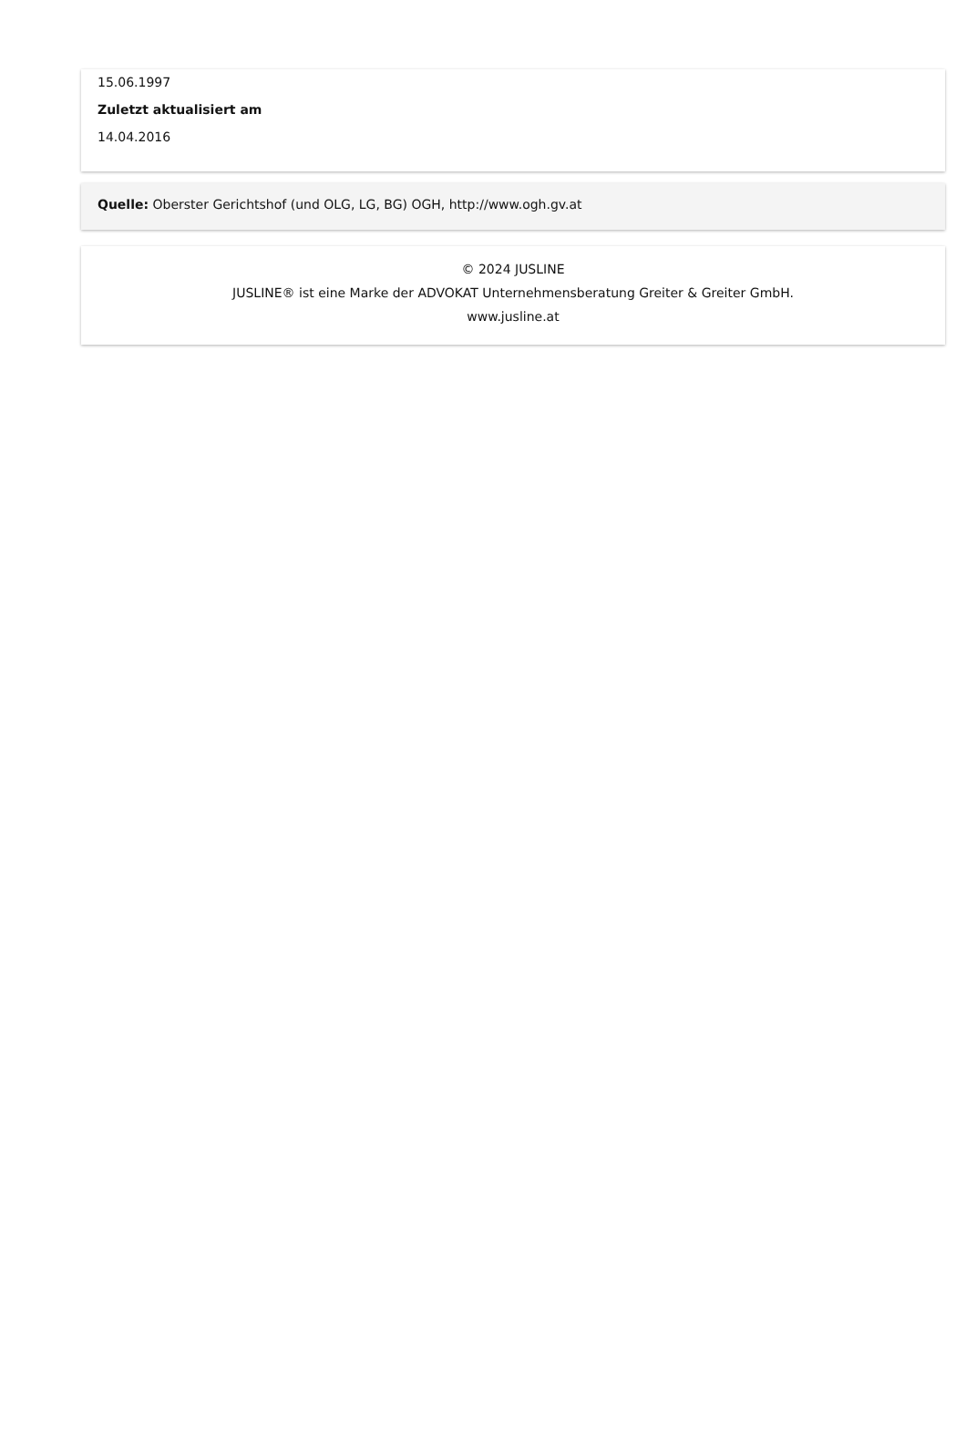15.06.1997
Zuletzt aktualisiert am
14.04.2016
Quelle: Oberster Gerichtshof (und OLG, LG, BG) OGH, http://www.ogh.gv.at
© 2024 JUSLINE
JUSLINE® ist eine Marke der ADVOKAT Unternehmensberatung Greiter & Greiter GmbH.
www.jusline.at